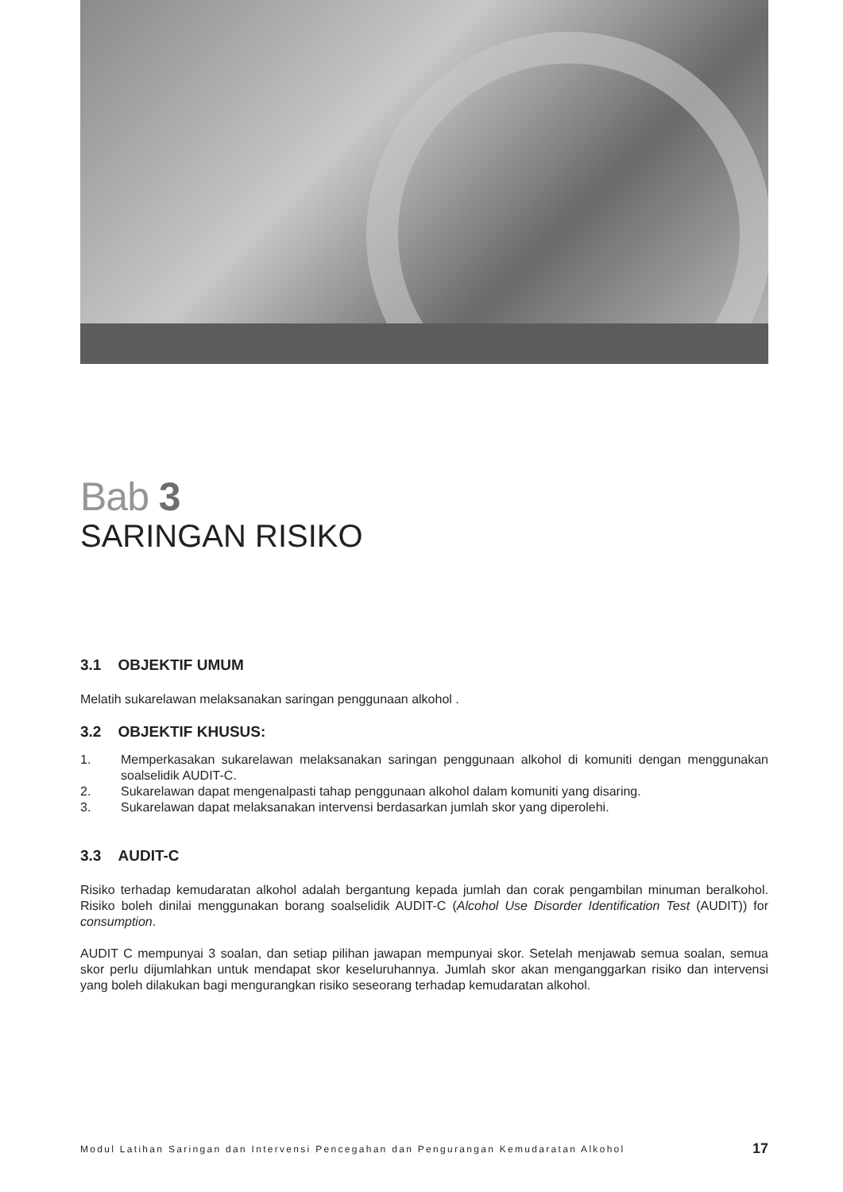Bab 3
SARINGAN RISIKO
3.1 OBJEKTIF UMUM
Melatih sukarelawan melaksanakan saringan penggunaan alkohol .
3.2 OBJEKTIF KHUSUS:
1. Memperkasakan sukarelawan melaksanakan saringan penggunaan alkohol di komuniti dengan menggunakan soalselidik AUDIT-C.
2. Sukarelawan dapat mengenalpasti tahap penggunaan alkohol dalam komuniti yang disaring.
3. Sukarelawan dapat melaksanakan intervensi berdasarkan jumlah skor yang diperolehi.
3.3 AUDIT-C
Risiko terhadap kemudaratan alkohol adalah bergantung kepada jumlah dan corak pengambilan minuman beralkohol. Risiko boleh dinilai menggunakan borang soalselidik AUDIT-C (Alcohol Use Disorder Identification Test (AUDIT)) for consumption.
AUDIT C mempunyai 3 soalan, dan setiap pilihan jawapan mempunyai skor. Setelah menjawab semua soalan, semua skor perlu dijumlahkan untuk mendapat skor keseluruhannya. Jumlah skor akan menganggarkan risiko dan intervensi yang boleh dilakukan bagi mengurangkan risiko seseorang terhadap kemudaratan alkohol.
Modul Latihan Saringan dan Intervensi Pencegahan dan Pengurangan Kemudaratan Alkohol 17